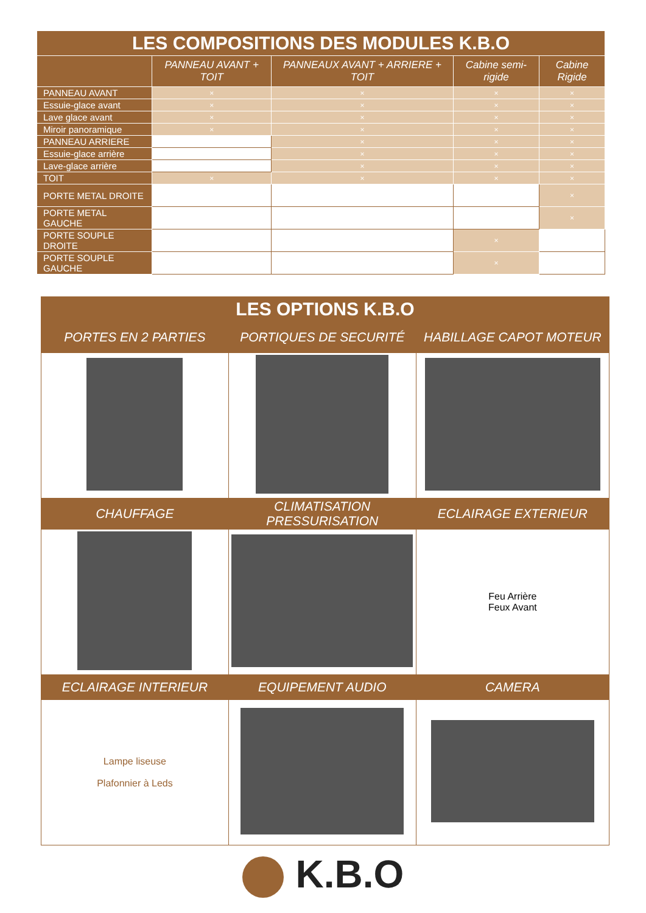| LES COMPOSITIONS DES MODULES K.B.O | | | | |
| | PANNEAU AVANT + TOIT | PANNEAUX AVANT + ARRIERE + TOIT | Cabine semi-rigide | Cabine Rigide |
| PANNEAU AVANT | × | × | × | × |
| Essuie-glace avant | × | × | × | × |
| Lave glace avant | × | × | × | × |
| Miroir panoramique | × | × | × | × |
| PANNEAU ARRIERE | | × | × | × |
| Essuie-glace arrière | | × | × | × |
| Lave-glace arrière | | × | × | × |
| TOIT | × | × | × | × |
| PORTE METAL DROITE | | | | × |
| PORTE METAL GAUCHE | | | | × |
| PORTE SOUPLE DROITE | | | × | |
| PORTE SOUPLE GAUCHE | | | × | |
| LES OPTIONS K.B.O | | |
| PORTES EN 2 PARTIES | PORTIQUES DE SECURITÉ | HABILLAGE CAPOT MOTEUR |
| CHAUFFAGE | CLIMATISATION PRESSURISATION | ECLAIRAGE EXTERIEUR |
| | | Feu Arrière Feux Avant |
| ECLAIRAGE INTERIEUR | EQUIPEMENT AUDIO | CAMERA |
| Lampe liseuse Plafonnier à Leds | | |
K.B.O